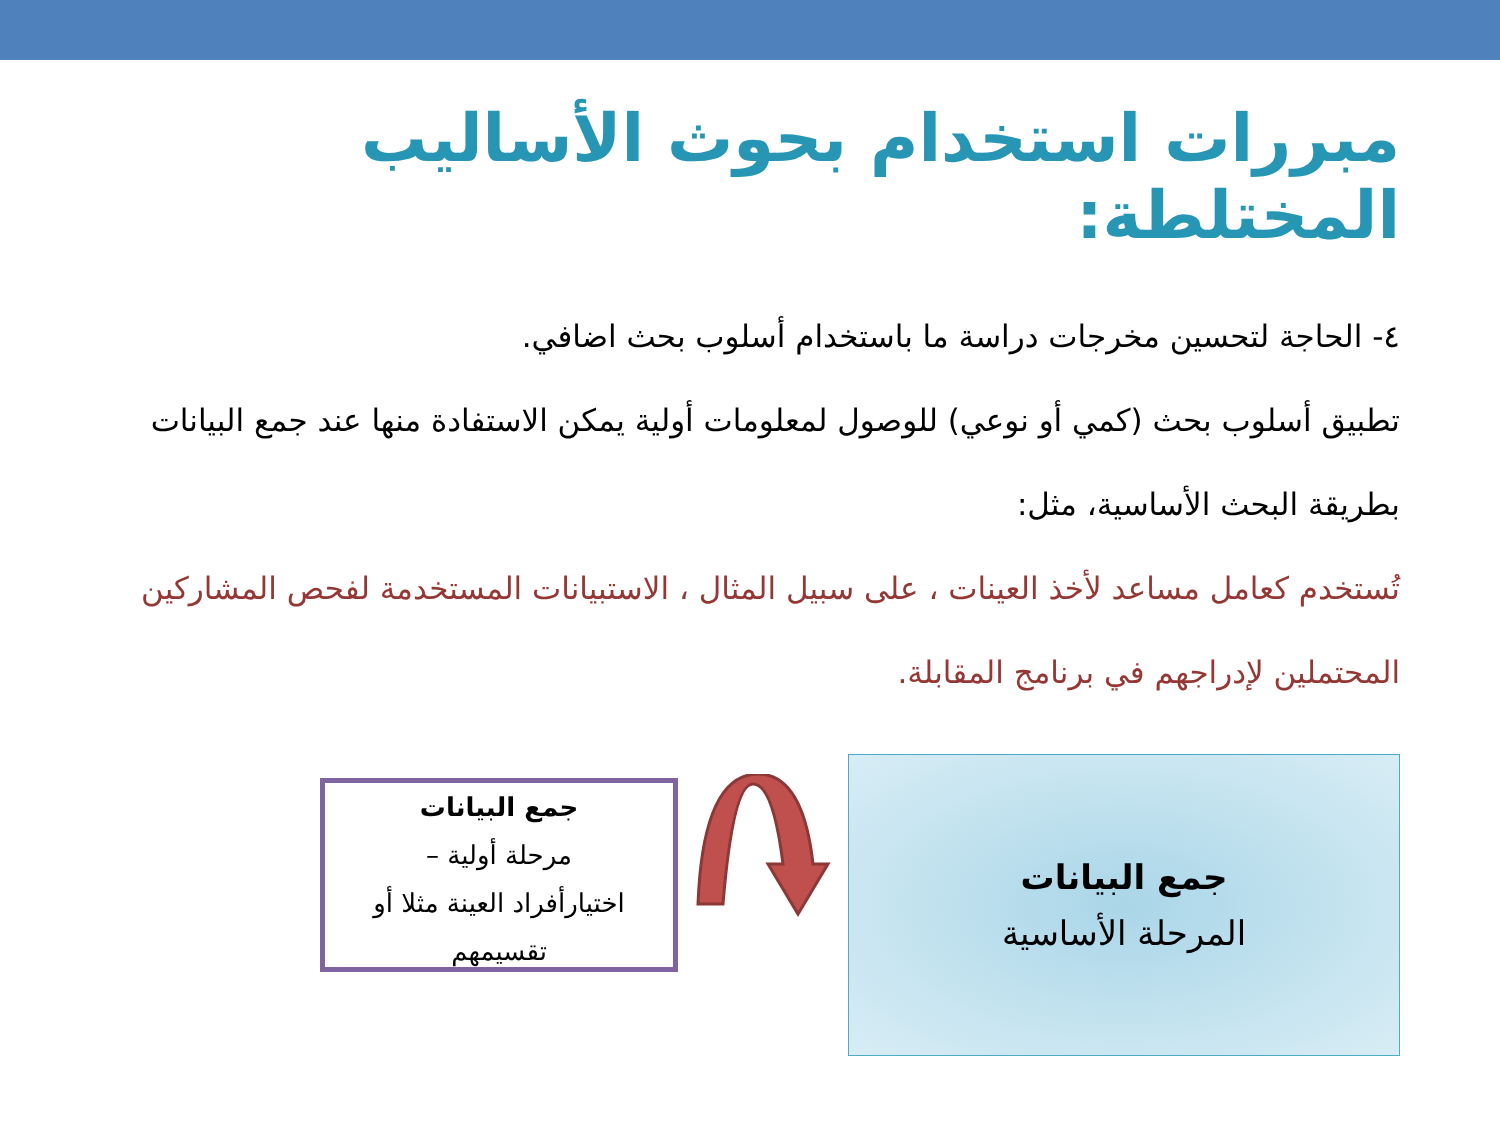مبررات استخدام بحوث الأساليب المختلطة:
٤- الحاجة لتحسين مخرجات دراسة ما باستخدام أسلوب بحث اضافي.
تطبيق أسلوب بحث (كمي أو نوعي) للوصول لمعلومات أولية يمكن الاستفادة منها عند جمع البيانات بطريقة البحث الأساسية، مثل:
تُستخدم كعامل مساعد لأخذ العينات ، على سبيل المثال ، الاستبيانات المستخدمة لفحص المشاركين المحتملين لإدراجهم في برنامج المقابلة.
جمع البيانات
المرحلة الأساسية
جمع البيانات
مرحلة أولية –
اختيارأفراد العينة مثلا أو تقسيمهم